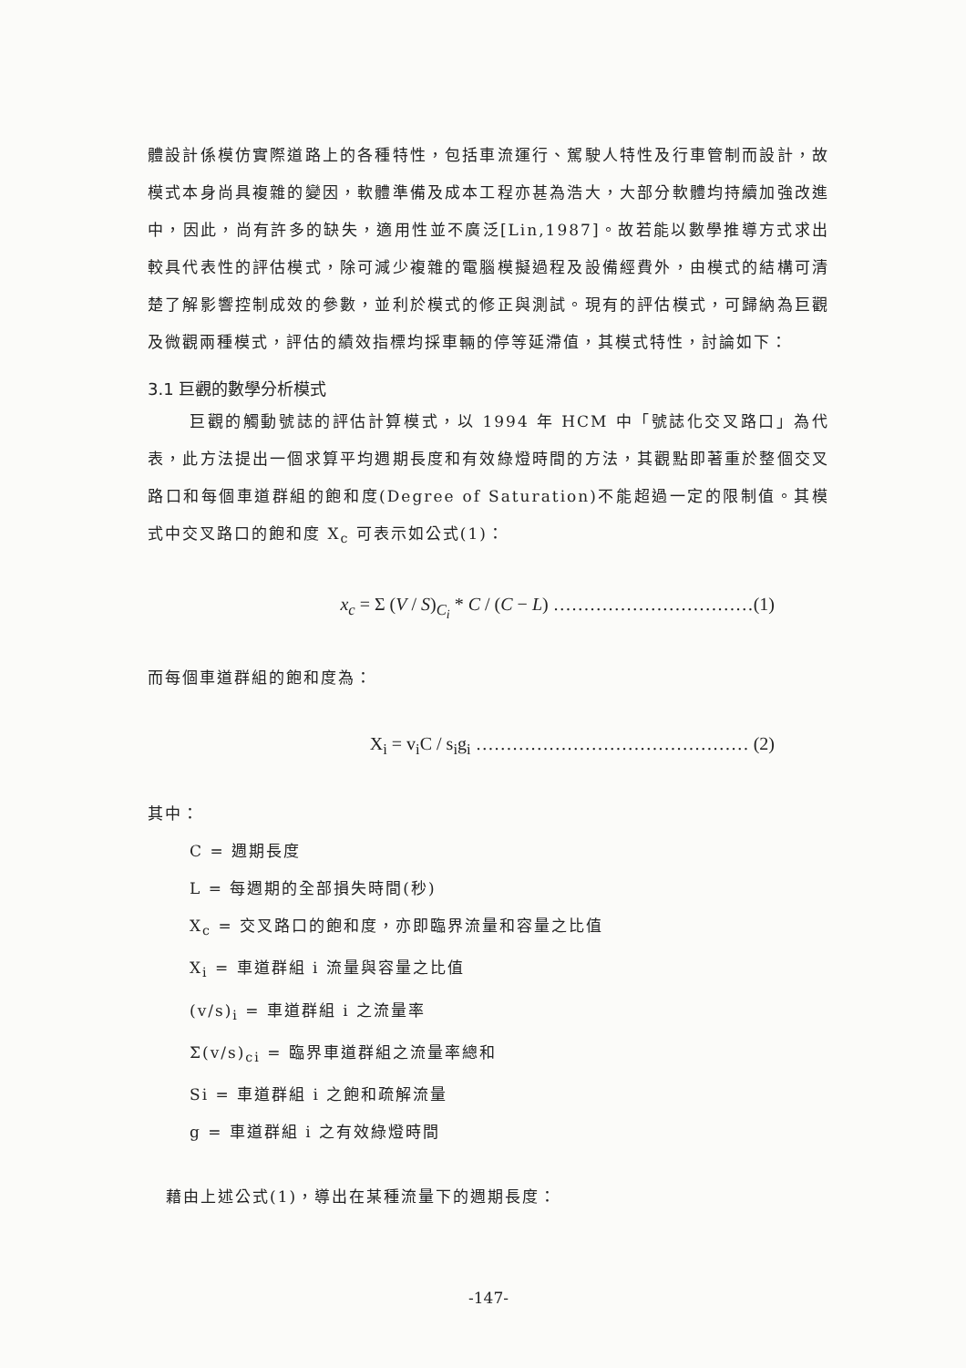體設計係模仿實際道路上的各種特性，包括車流運行、駕駛人特性及行車管制而設計，故模式本身尚具複雜的變因，軟體準備及成本工程亦甚為浩大，大部分軟體均持續加強改進中，因此，尚有許多的缺失，適用性並不廣泛[Lin,1987]。故若能以數學推導方式求出較具代表性的評估模式，除可減少複雜的電腦模擬過程及設備經費外，由模式的結構可清楚了解影響控制成效的參數，並利於模式的修正與測試。現有的評估模式，可歸納為巨觀及微觀兩種模式，評估的績效指標均採車輛的停等延滯值，其模式特性，討論如下：
3.1 巨觀的數學分析模式
巨觀的觸動號誌的評估計算模式，以 1994 年 HCM 中「號誌化交叉路口」為代表，此方法提出一個求算平均週期長度和有效綠燈時間的方法，其觀點即著重於整個交叉路口和每個車道群組的飽和度(Degree of Saturation)不能超過一定的限制值。其模式中交叉路口的飽和度 X<sub>c</sub> 可表示如公式(1)：
x<sub>c</sub> = Σ (V / S)<sub>C<sub>i</sub></sub> * C / (C − L) ……………………………(1)
而每個車道群組的飽和度為：
X<sub>i</sub> = v<sub>i</sub>C / s<sub>i</sub>g<sub>i</sub> ……………………………………… (2)
其中：
C = 週期長度
L = 每週期的全部損失時間(秒)
X<sub>c</sub> = 交叉路口的飽和度，亦即臨界流量和容量之比值
X<sub>i</sub> = 車道群組 i 流量與容量之比值
(v/s)<sub>i</sub> = 車道群組 i 之流量率
Σ(v/s)<sub>ci</sub> = 臨界車道群組之流量率總和
Si = 車道群組 i 之飽和疏解流量
g = 車道群組 i 之有效綠燈時間
藉由上述公式(1)，導出在某種流量下的週期長度：
-147-